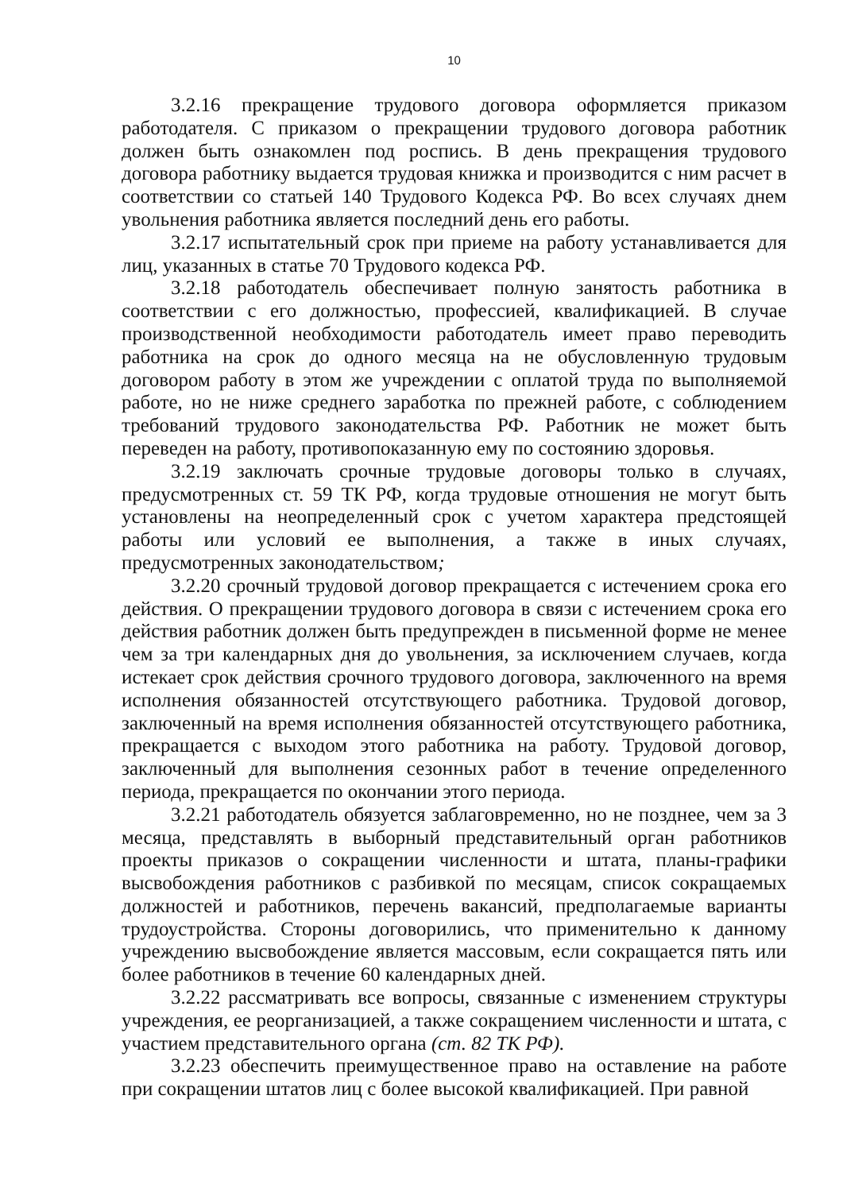10
3.2.16 прекращение трудового договора оформляется приказом работодателя. С приказом о прекращении трудового договора работник должен быть ознакомлен под роспись. В день прекращения трудового договора работнику выдается трудовая книжка и производится с ним расчет в соответствии со статьей 140 Трудового Кодекса РФ. Во всех случаях днем увольнения работника является последний день его работы.
3.2.17 испытательный срок при приеме на работу устанавливается для лиц, указанных в статье 70 Трудового кодекса РФ.
3.2.18 работодатель обеспечивает полную занятость работника в соответствии с его должностью, профессией, квалификацией. В случае производственной необходимости работодатель имеет право переводить работника на срок до одного месяца на не обусловленную трудовым договором работу в этом же учреждении с оплатой труда по выполняемой работе, но не ниже среднего заработка по прежней работе, с соблюдением требований трудового законодательства РФ. Работник не может быть переведен на работу, противопоказанную ему по состоянию здоровья.
3.2.19 заключать срочные трудовые договоры только в случаях, предусмотренных ст. 59 ТК РФ, когда трудовые отношения не могут быть установлены на неопределенный срок с учетом характера предстоящей работы или условий ее выполнения, а также в иных случаях, предусмотренных законодательством;
3.2.20 срочный трудовой договор прекращается с истечением срока его действия. О прекращении трудового договора в связи с истечением срока его действия работник должен быть предупрежден в письменной форме не менее чем за три календарных дня до увольнения, за исключением случаев, когда истекает срок действия срочного трудового договора, заключенного на время исполнения обязанностей отсутствующего работника. Трудовой договор, заключенный на время исполнения обязанностей отсутствующего работника, прекращается с выходом этого работника на работу. Трудовой договор, заключенный для выполнения сезонных работ в течение определенного периода, прекращается по окончании этого периода.
3.2.21 работодатель обязуется заблаговременно, но не позднее, чем за 3 месяца, представлять в выборный представительный орган работников проекты приказов о сокращении численности и штата, планы-графики высвобождения работников с разбивкой по месяцам, список сокращаемых должностей и работников, перечень вакансий, предполагаемые варианты трудоустройства. Стороны договорились, что применительно к данному учреждению высвобождение является массовым, если сокращается пять или более работников в течение 60 календарных дней.
3.2.22 рассматривать все вопросы, связанные с изменением структуры учреждения, ее реорганизацией, а также сокращением численности и штата, с участием представительного органа (ст. 82 ТК РФ).
3.2.23 обеспечить преимущественное право на оставление на работе при сокращении штатов лиц с более высокой квалификацией. При равной